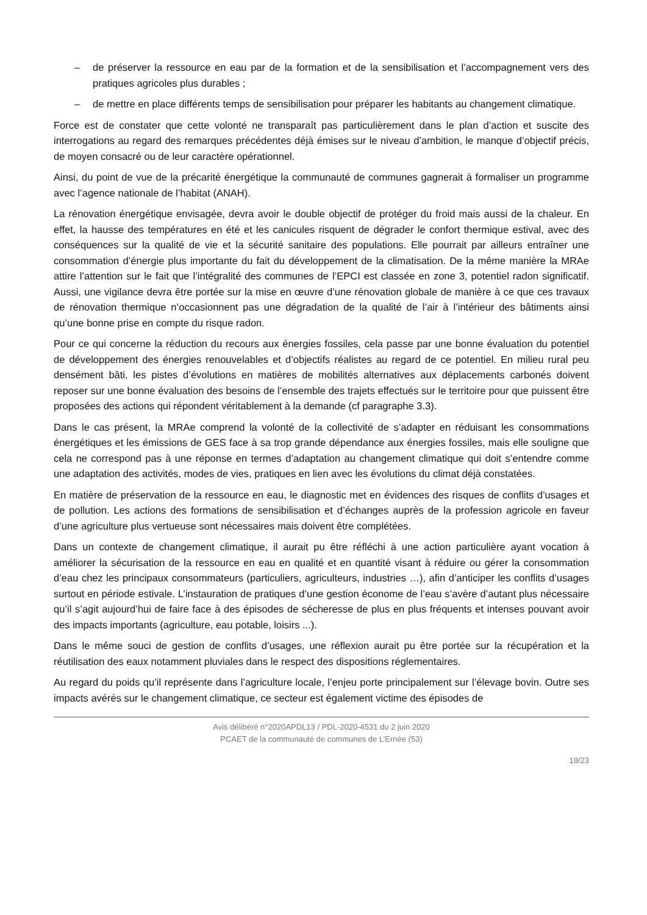– de préserver la ressource en eau par de la formation et de la sensibilisation et l’accompagnement vers des pratiques agricoles plus durables ;
– de mettre en place différents temps de sensibilisation pour préparer les habitants au changement climatique.
Force est de constater que cette volonté ne transparaît pas particulièrement dans le plan d’action et suscite des interrogations au regard des remarques précédentes déjà émises sur le niveau d’ambition, le manque d’objectif précis, de moyen consacré ou de leur caractère opérationnel.
Ainsi, du point de vue de la précarité énergétique la communauté de communes gagnerait à formaliser un programme avec l’agence nationale de l’habitat (ANAH).
La rénovation énergétique envisagée, devra avoir le double objectif de protéger du froid mais aussi de la chaleur. En effet, la hausse des températures en été et les canicules risquent de dégrader le confort thermique estival, avec des conséquences sur la qualité de vie et la sécurité sanitaire des populations. Elle pourrait par ailleurs entraîner une consommation d’énergie plus importante du fait du développement de la climatisation. De la même manière la MRAe attire l’attention sur le fait que l’intégralité des communes de l’EPCI est classée en zone 3, potentiel radon significatif. Aussi, une vigilance devra être portée sur la mise en œuvre d’une rénovation globale de manière à ce que ces travaux de rénovation thermique n’occasionnent pas une dégradation de la qualité de l’air à l’intérieur des bâtiments ainsi qu’une bonne prise en compte du risque radon.
Pour ce qui concerne la réduction du recours aux énergies fossiles, cela passe par une bonne évaluation du potentiel de développement des énergies renouvelables et d’objectifs réalistes au regard de ce potentiel. En milieu rural peu densément bâti, les pistes d’évolutions en matières de mobilités alternatives aux déplacements carbonés doivent reposer sur une bonne évaluation des besoins de l’ensemble des trajets effectués sur le territoire pour que puissent être proposées des actions qui répondent véritablement à la demande (cf paragraphe 3.3).
Dans le cas présent, la MRAe comprend la volonté de la collectivité de s’adapter en réduisant les consommations énergétiques et les émissions de GES face à sa trop grande dépendance aux énergies fossiles, mais elle souligne que cela ne correspond pas à une réponse en termes d’adaptation au changement climatique qui doit s’entendre comme une adaptation des activités, modes de vies, pratiques en lien avec les évolutions du climat déjà constatées.
En matière de préservation de la ressource en eau, le diagnostic met en évidences des risques de conflits d’usages et de pollution. Les actions des formations de sensibilisation et d’échanges auprès de la profession agricole en faveur d’une agriculture plus vertueuse sont nécessaires mais doivent être complétées.
Dans un contexte de changement climatique, il aurait pu être réfléchi à une action particulière ayant vocation à améliorer la sécurisation de la ressource en eau en qualité et en quantité visant à réduire ou gérer la consommation d’eau chez les principaux consommateurs (particuliers, agriculteurs, industries …), afin d’anticiper les conflits d’usages surtout en période estivale. L’instauration de pratiques d’une gestion économe de l’eau s’avère d’autant plus nécessaire qu’il s’agit aujourd’hui de faire face à des épisodes de sécheresse de plus en plus fréquents et intenses pouvant avoir des impacts importants (agriculture, eau potable, loisirs ...).
Dans le même souci de gestion de conflits d’usages, une réflexion aurait pu être portée sur la récupération et la réutilisation des eaux notamment pluviales dans le respect des dispositions réglementaires.
Au regard du poids qu’il représente dans l’agriculture locale, l’enjeu porte principalement sur l’élevage bovin. Outre ses impacts avérés sur le changement climatique, ce secteur est également victime des épisodes de
Avis délibéré n°2020APDL13 / PDL-2020-4531 du 2 juin 2020
PCAET de la communauté de communes de L’Ernée (53)
19/23